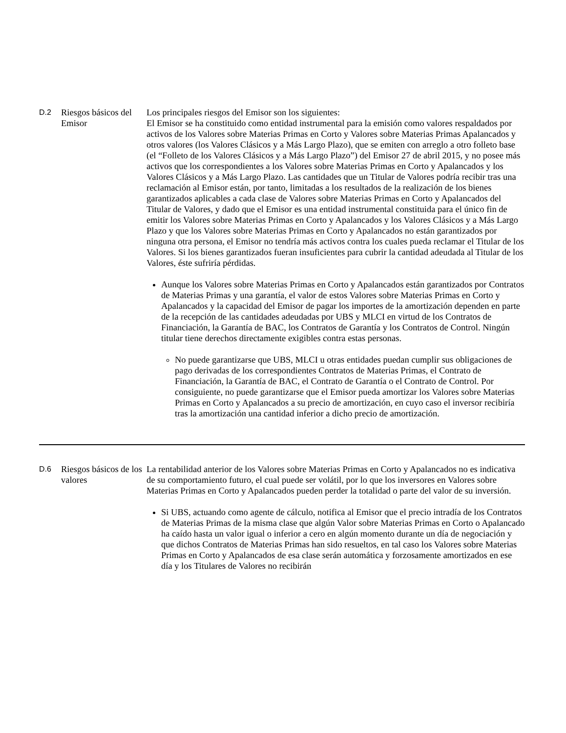| D.2 | Riesgos básicos del Emisor | Los principales riesgos del Emisor son los siguientes: El Emisor se ha constituido como entidad instrumental para la emisión como valores respaldados por activos de los Valores sobre Materias Primas en Corto y Valores sobre Materias Primas Apalancados y otros valores (los Valores Clásicos y a Más Largo Plazo), que se emiten con arreglo a otro folleto base (el “Folleto de los Valores Clásicos y a Más Largo Plazo”) del Emisor 27 de abril 2015, y no posee más activos que los correspondientes a los Valores sobre Materias Primas en Corto y Apalancados y los Valores Clásicos y a Más Largo Plazo. Las cantidades que un Titular de Valores podría recibir tras una reclamación al Emisor están, por tanto, limitadas a los resultados de la realización de los bienes garantizados aplicables a cada clase de Valores sobre Materias Primas en Corto y Apalancados del Titular de Valores, y dado que el Emisor es una entidad instrumental constituida para el único fin de emitir los Valores sobre Materias Primas en Corto y Apalancados y los Valores Clásicos y a Más Largo Plazo y que los Valores sobre Materias Primas en Corto y Apalancados no están garantizados por ninguna otra persona, el Emisor no tendría más activos contra los cuales pueda reclamar el Titular de los Valores. Si los bienes garantizados fueran insuficientes para cubrir la cantidad adeudada al Titular de los Valores, éste sufriría pérdidas. Aunque los Valores sobre Materias Primas en Corto y Apalancados están garantizados por Contratos de Materias Primas y una garantía, el valor de estos Valores sobre Materias Primas en Corto y Apalancados y la capacidad del Emisor de pagar los importes de la amortización dependen en parte de la recepción de las cantidades adeudadas por UBS y MLCI en virtud de los Contratos de Financiación, la Garantía de BAC, los Contratos de Garantía y los Contratos de Control. Ningún titular tiene derechos directamente exigibles contra estas personas. No puede garantizarse que UBS, MLCI u otras entidades puedan cumplir sus obligaciones de pago derivadas de los correspondientes Contratos de Materias Primas, el Contrato de Financiación, la Garantía de BAC, el Contrato de Garantía o el Contrato de Control. Por consiguiente, no puede garantizarse que el Emisor pueda amortizar los Valores sobre Materias Primas en Corto y Apalancados a su precio de amortización, en cuyo caso el inversor recibiría tras la amortización una cantidad inferior a dicho precio de amortización. |
| D.6 | Riesgos básicos de los valores | La rentabilidad anterior de los Valores sobre Materias Primas en Corto y Apalancados no es indicativa de su comportamiento futuro, el cual puede ser volátil, por lo que los inversores en Valores sobre Materias Primas en Corto y Apalancados pueden perder la totalidad o parte del valor de su inversión. Si UBS, actuando como agente de cálculo, notifica al Emisor que el precio intradía de los Contratos de Materias Primas de la misma clase que algún Valor sobre Materias Primas en Corto o Apalancado ha caído hasta un valor igual o inferior a cero en algún momento durante un día de negociación y que dichos Contratos de Materias Primas han sido resueltos, en tal caso los Valores sobre Materias Primas en Corto y Apalancados de esa clase serán automática y forzosamente amortizados en ese día y los Titulares de Valores no recibirán |